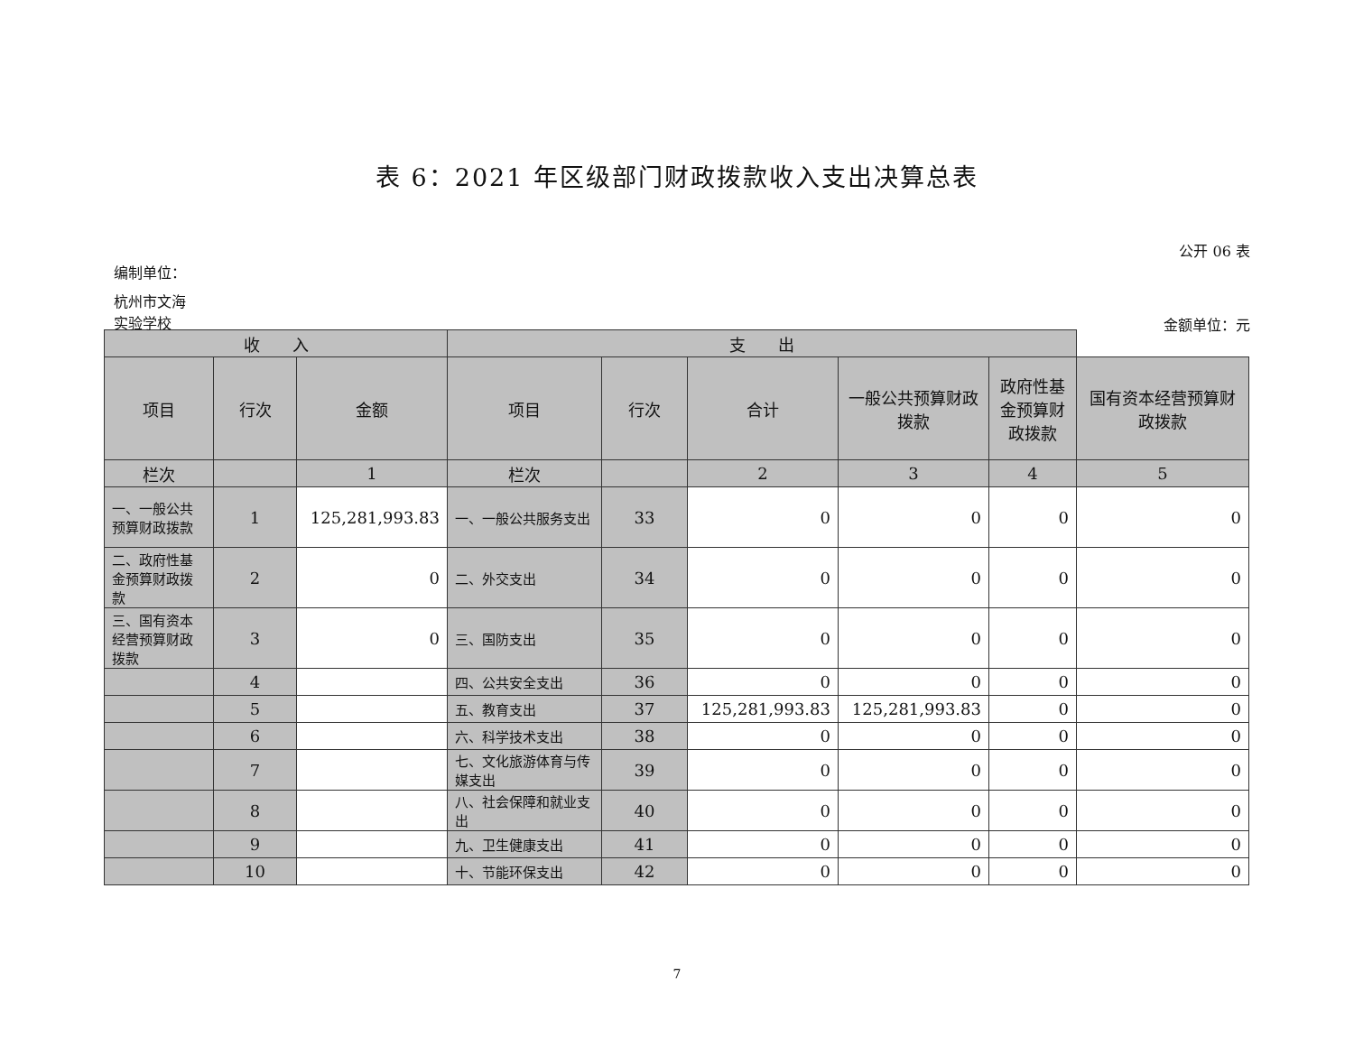表 6：2021 年区级部门财政拨款收入支出决算总表
公开 06 表
编制单位：
杭州市文海
实验学校
金额单位：元
| 收 入 | | | 支 出 | | | | | |
| --- | --- | --- | --- | --- | --- | --- | --- | --- |
| 项目 | 行次 | 金额 | 项目 | 行次 | 合计 | 一般公共预算财政拨款 | 政府性基金预算财政拨款 | 国有资本经营预算财政拨款 |
| 栏次 | | 1 | 栏次 | | 2 | 3 | 4 | 5 |
| 一、一般公共预算财政拨款 | 1 | 125,281,993.83 | 一、一般公共服务支出 | 33 | 0 | 0 | 0 | 0 |
| 二、政府性基金预算财政拨款 | 2 | 0 | 二、外交支出 | 34 | 0 | 0 | 0 | 0 |
| 三、国有资本经营预算财政拨款 | 3 | 0 | 三、国防支出 | 35 | 0 | 0 | 0 | 0 |
| | 4 | | 四、公共安全支出 | 36 | 0 | 0 | 0 | 0 |
| | 5 | | 五、教育支出 | 37 | 125,281,993.83 | 125,281,993.83 | 0 | 0 |
| | 6 | | 六、科学技术支出 | 38 | 0 | 0 | 0 | 0 |
| | 7 | | 七、文化旅游体育与传媒支出 | 39 | 0 | 0 | 0 | 0 |
| | 8 | | 八、社会保障和就业支出 | 40 | 0 | 0 | 0 | 0 |
| | 9 | | 九、卫生健康支出 | 41 | 0 | 0 | 0 | 0 |
| | 10 | | 十、节能环保支出 | 42 | 0 | 0 | 0 | 0 |
7